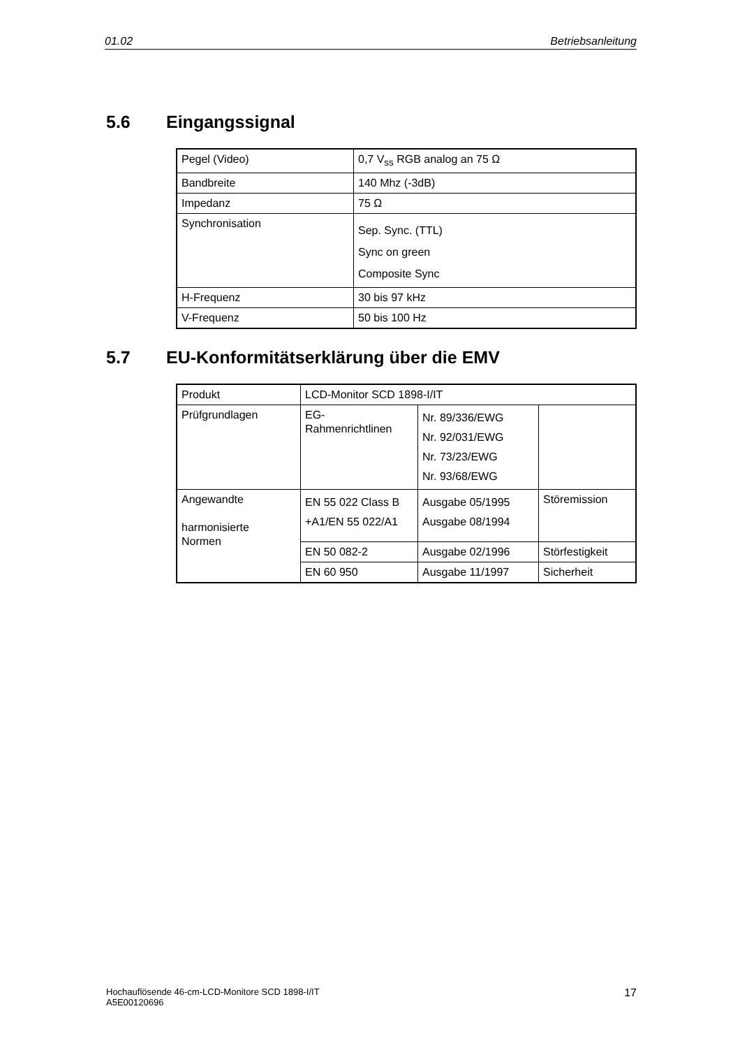01.02 Betriebsanleitung
5.6 Eingangssignal
| Pegel (Video) | 0,7 V<sub>ss</sub> RGB analog an 75 Ω |
| Bandbreite | 140 Mhz (-3dB) |
| Impedanz | 75 Ω |
| Synchronisation | Sep. Sync. (TTL) Sync on green Composite Sync |
| H-Frequenz | 30 bis 97 kHz |
| V-Frequenz | 50 bis 100 Hz |
5.7 EU-Konformitätserklärung über die EMV
| Produkt | LCD-Monitor SCD 1898-I/IT | | |
| Prüfgrundlagen | EG- Rahmenrichtlinen | Nr. 89/336/EWG Nr. 92/031/EWG Nr. 73/23/EWG Nr. 93/68/EWG | |
| Angewandte harmonisierte Normen | EN 55 022 Class B +A1/EN 55 022/A1 | Ausgabe 05/1995 Ausgabe 08/1994 | Störemission |
| | EN 50 082-2 | Ausgabe 02/1996 | Störfestigkeit |
| | EN 60 950 | Ausgabe 11/1997 | Sicherheit |
Hochauflösende 46-cm-LCD-Monitore SCD 1898-I/IT
A5E00120696
17